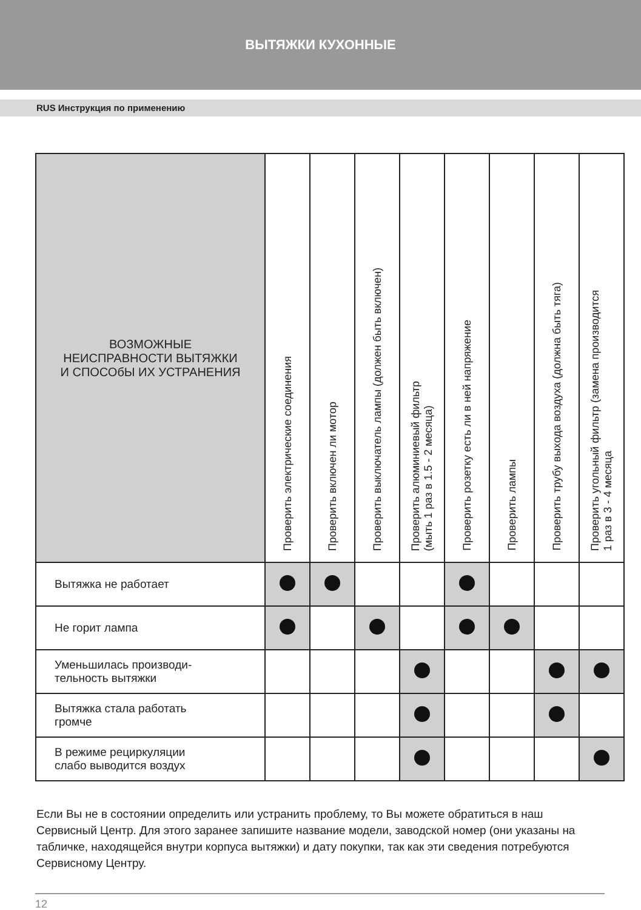ВЫТЯЖКИ КУХОННЫЕ
RUS Инструкция по применению
| ВОЗМОЖНЫЕ НЕИСПРАВНОСТИ ВЫТЯЖКИ И СПОСОбЫ ИХ УСТРАНЕНИЯ | Проверить электрические соединения | Проверить включен ли мотор | Проверить выключатель лампы (должен быть включен) | Проверить алюминиевый фильтр (мыть 1 раз в 1.5 - 2 месяца) | Проверить розетку есть ли в ней напряжение | Проверить лампы | Проверить трубу выхода воздуха (должна быть тяга) | Проверить угольный фильтр (замена производится 1 раз в 3 - 4 месяца |
| --- | --- | --- | --- | --- | --- | --- | --- | --- |
| Вытяжка не работает | | | | | | | | |
| Не горит лампа | | | | | | | | |
| Уменьшилась производи- тельность вытяжки | | | | | | | | |
| Вытяжка стала работать громче | | | | | | | | |
| В режиме рециркуляции слабо выводится воздух | | | | | | | | |
Если Вы не в состоянии определить или устранить проблему, то Вы можете обратиться в наш Сервисный Центр. Для этого заранее запишите название модели, заводской номер (они указаны на табличке, находящейся внутри корпуса вытяжки) и дату покупки, так как эти сведения потребуются Сервисному Центру.
12